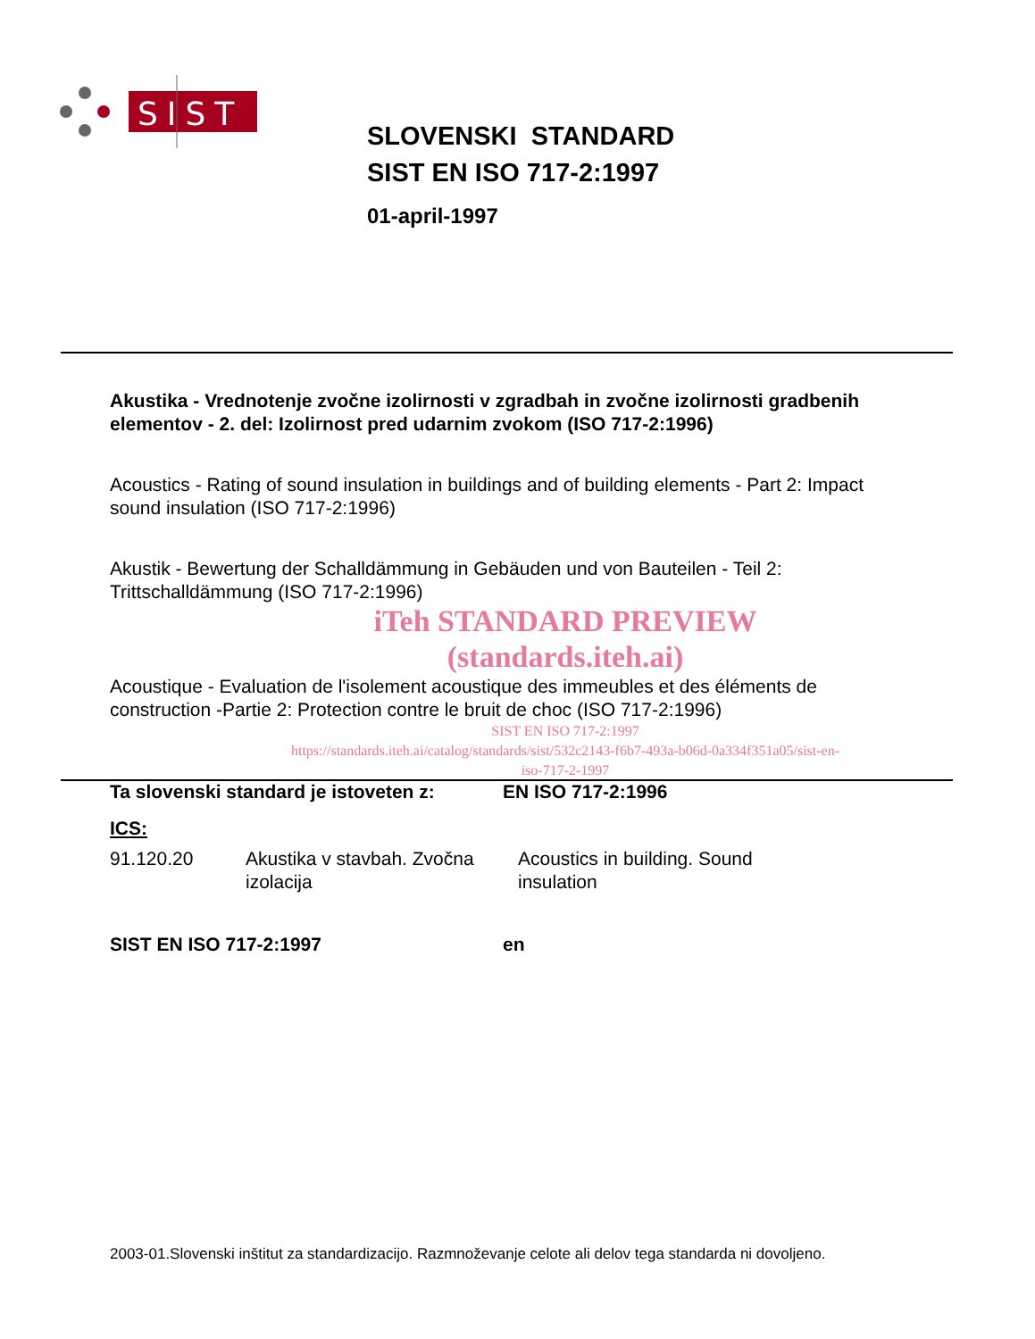SIST
SLOVENSKI STANDARD
SIST EN ISO 717-2:1997
01-april-1997
Akustika - Vrednotenje zvočne izolirnosti v zgradbah in zvočne izolirnosti gradbenih elementov - 2. del: Izolirnost pred udarnim zvokom (ISO 717-2:1996)
Acoustics - Rating of sound insulation in buildings and of building elements - Part 2: Impact sound insulation (ISO 717-2:1996)
Akustik - Bewertung der Schalldämmung in Gebäuden und von Bauteilen - Teil 2: Trittschalldämmung (ISO 717-2:1996)
iTeh STANDARD PREVIEW
(standards.iteh.ai)
Acoustique - Evaluation de l'isolement acoustique des immeubles et des éléments de construction -Partie 2: Protection contre le bruit de choc (ISO 717-2:1996)
SIST EN ISO 717-2:1997
https://standards.iteh.ai/catalog/standards/sist/532c2143-f6b7-493a-b06d-0a334f351a05/sist-en-iso-717-2-1997
Ta slovenski standard je istoveten z: EN ISO 717-2:1996
ICS:
91.120.20 Akustika v stavbah. Zvočna izolacija Acoustics in building. Sound insulation
SIST EN ISO 717-2:1997 en
2003-01.Slovenski inštitut za standardizacijo. Razmnoževanje celote ali delov tega standarda ni dovoljeno.